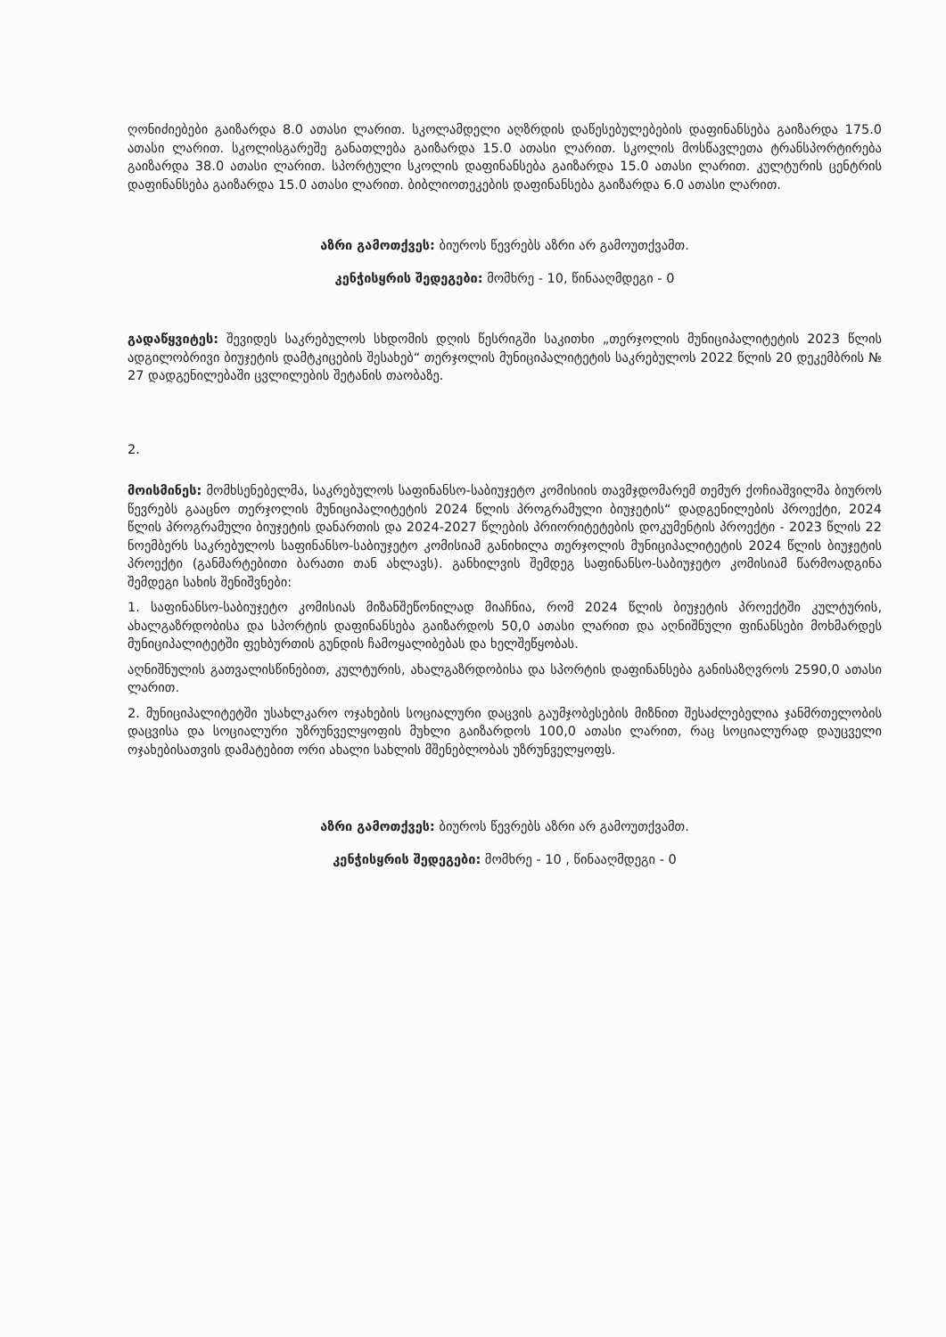ღონიძიებები გაიზარდა 8.0 ათასი ლარით. სკოლამდელი აღზრდის დაწესებულებების დაფინანსება გაიზარდა 175.0 ათასი ლარით. სკოლისგარეშე განათლება გაიზარდა 15.0 ათასი ლარით. სკოლის მოსწავლეთა ტრანსპორტირება გაიზარდა 38.0 ათასი ლარით. სპორტული სკოლის დაფინანსება გაიზარდა 15.0 ათასი ლარით. კულტურის ცენტრის დაფინანსება გაიზარდა 15.0 ათასი ლარით. ბიბლიოთეკების დაფინანსება გაიზარდა 6.0 ათასი ლარით.
აზრი გამოთქვეს: ბიუროს წევრებს აზრი არ გამოუთქვამთ.
კენჭისყრის შედეგები: მომხრე - 10, წინააღმდეგი - 0
გადაწყვიტეს: შევიდეს საკრებულოს სხდომის დღის წესრიგში საკითხი „თერჯოლის მუნიციპალიტეტის 2023 წლის ადგილობრივი ბიუჯეტის დამტკიცების შესახებ“ თერჯოლის მუნიციპალიტეტის საკრებულოს 2022 წლის 20 დეკემბრის № 27 დადგენილებაში ცვლილების შეტანის თაობაზე.
2.
მოისმინეს: მომხსენებელმა, საკრებულოს საფინანსო-საბიუჯეტო კომისიის თავმჯდომარემ თემურ ქოჩიაშვილმა ბიუროს წევრებს გააცნო თერჯოლის მუნიციპალიტეტის 2024 წლის პროგრამული ბიუჯეტის“ დადგენილების პროექტი, 2024 წლის პროგრამული ბიუჯეტის დანართის და 2024-2027 წლების პრიორიტეტების დოკუმენტის პროექტი - 2023 წლის 22 ნოემბერს საკრებულოს საფინანსო-საბიუჯეტო კომისიამ განიხილა თერჯოლის მუნიციპალიტეტის 2024 წლის ბიუჯეტის პროექტი (განმარტებითი ბარათი თან ახლავს). განხილვის შემდეგ საფინანსო-საბიუჯეტო კომისიამ წარმოადგინა შემდეგი სახის შენიშვნები:
1. საფინანსო-საბიუჯეტო კომისიას მიზანშეწონილად მიაჩნია, რომ 2024 წლის ბიუჯეტის პროექტში კულტურის, ახალგაზრდობისა და სპორტის დაფინანსება გაიზარდოს 50,0 ათასი ლარით და აღნიშნული ფინანსები მოხმარდეს მუნიციპალიტეტში ფეხბურთის გუნდის ჩამოყალიბებას და ხელშეწყობას.
აღნიშნულის გათვალისწინებით, კულტურის, ახალგაზრდობისა და სპორტის დაფინანსება განისაზღვროს 2590,0 ათასი ლარით.
2. მუნიციპალიტეტში უსახლკარო ოჯახების სოციალური დაცვის გაუმჯობესების მიზნით შესაძლებელია ჯანმრთელობის დაცვისა და სოციალური უზრუნველყოფის მუხლი გაიზარდოს 100,0 ათასი ლარით, რაც სოციალურად დაუცველი ოჯახებისათვის დამატებით ორი ახალი სახლის მშენებლობას უზრუნველყოფს.
აზრი გამოთქვეს: ბიუროს წევრებს აზრი არ გამოუთქვამთ.
კენჭისყრის შედეგები: მომხრე - 10 , წინააღმდეგი - 0